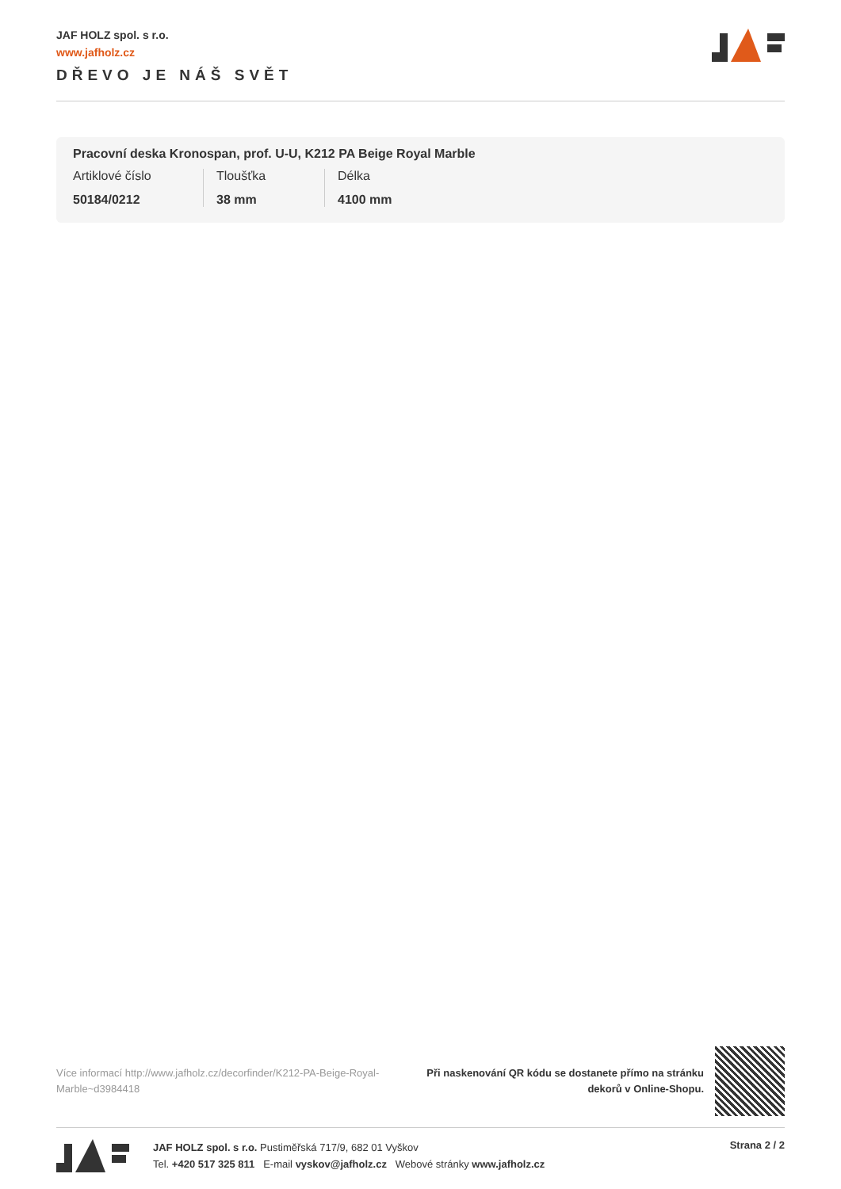JAF HOLZ spol. s r.o.
www.jafholz.cz
DŘEVO JE NÁŠ SVĚT
Pracovní deska Kronospan, prof. U-U, K212 PA Beige Royal Marble
Artiklové číslo
50184/0212
Tloušťka
38 mm
Délka
4100 mm
Více informací http://www.jafholz.cz/decorfinder/K212-PA-Beige-Royal-Marble~d3984418
Při naskenování QR kódu se dostanete přímo na stránku dekorů v Online-Shopu.
JAF HOLZ spol. s r.o. Pustiměřská 717/9, 682 01 Vyškov
Tel. +420 517 325 811 E-mail vyskov@jafholz.cz Webové stránky www.jafholz.cz
Strana 2 / 2